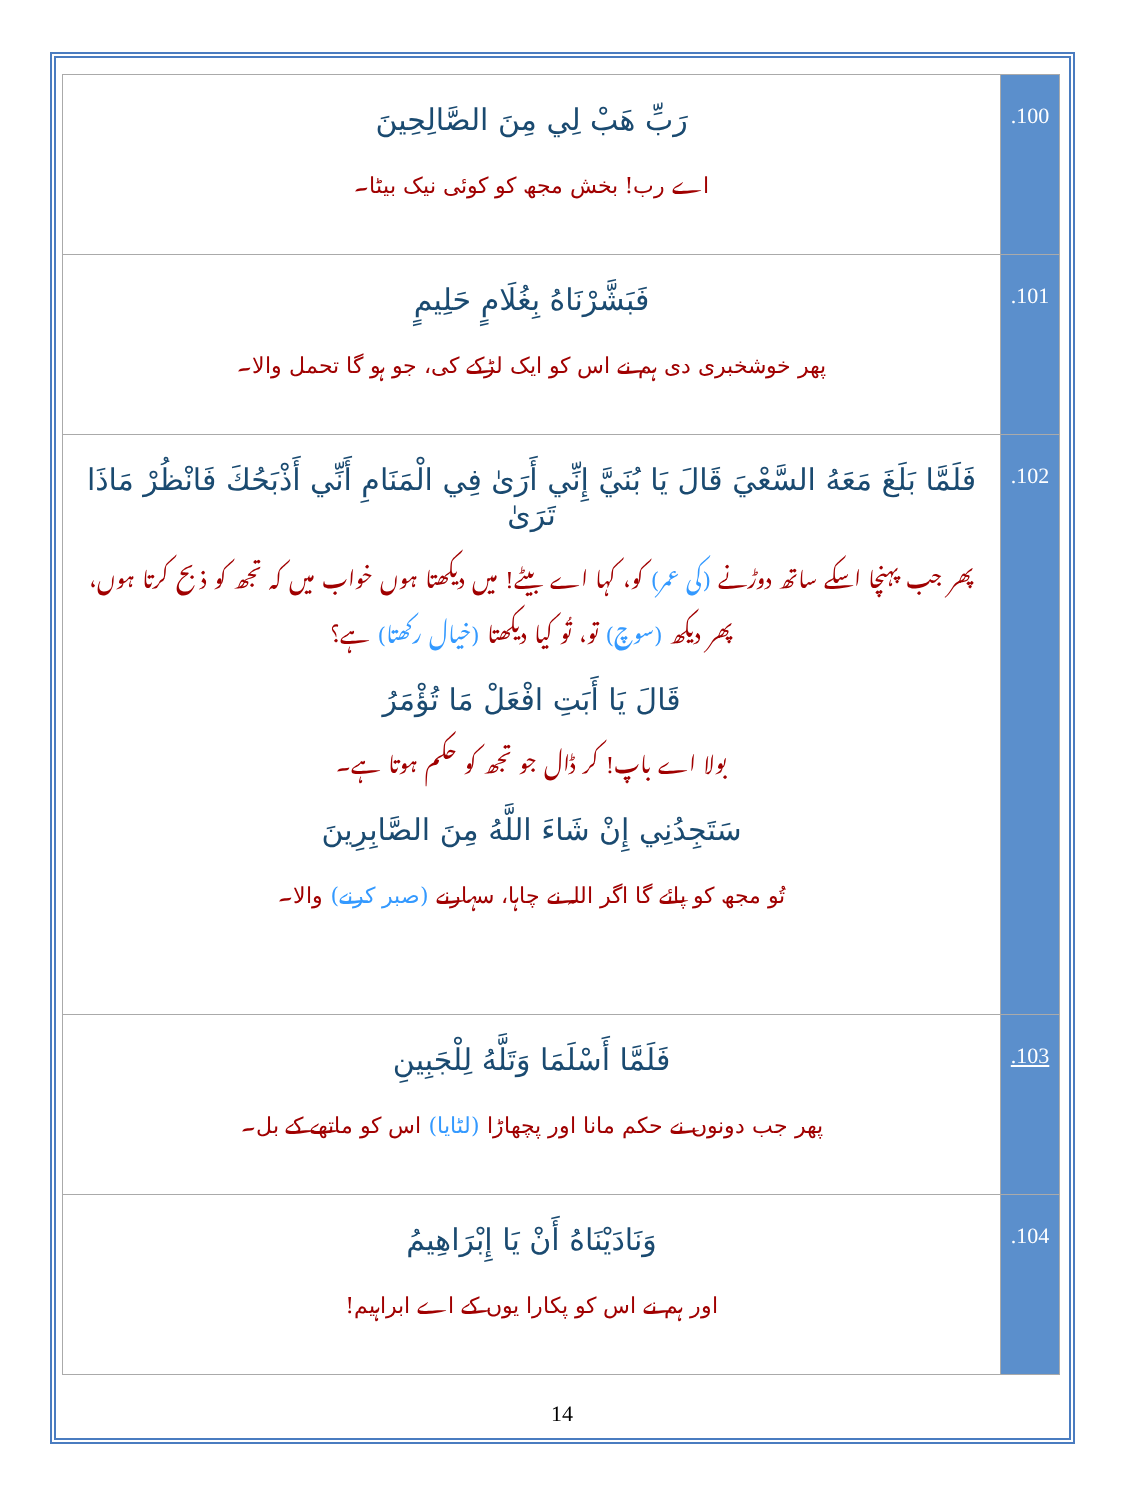| رَبِّ هَبْ لِي مِنَ الصَّالِحِينَ اے رب! بخش مجھ کو کوئی نیک بیٹا۔ | .100 |
| فَبَشَّرْنَاهُ بِغُلَامٍ حَلِيمٍ پھر خوشخبری دی ہم نے اس کو ایک لڑکے کی، جو ہو گا تحمل والا۔ | .101 |
| فَلَمَّا بَلَغَ مَعَهُ السَّعْيَ قَالَ يَا بُنَيَّ إِنِّي أَرَىٰ فِي الْمَنَامِ أَنِّي أَذْبَحُكَ فَانْظُرْ مَاذَا تَرَىٰ پھر جب پہنچا اسکے ساتھ دوڑنے (کی عمر) کو، کہا اے بیٹے! میں دیکھتا ہوں خواب میں کہ تجھ کو ذبح کرتا ہوں، پھر دیکھ (سوچ) تو، تُو کیا دیکھتا (خیال رکھتا) ہے؟ قَالَ يَا أَبَتِ افْعَلْ مَا تُؤْمَرُ بولا اے باپ! کر ڈال جو تجھ کو حکم ہوتا ہے۔ سَتَجِدُنِي إِنْ شَاءَ اللَّهُ مِنَ الصَّابِرِينَ تُو مجھ کو پائے گا اگر اللہ نے چاہا، سہارنے (صبر کرنے) والا۔ | .102 |
| فَلَمَّا أَسْلَمَا وَتَلَّهُ لِلْجَبِينِ پھر جب دونوں نے حکم مانا اور پچھاڑا (لٹایا) اس کو ماتھے کے بل۔ | .103 |
| وَنَادَيْنَاهُ أَنْ يَا إِبْرَاهِيمُ اور ہم نے اس کو پکارا یوں کے اے ابراہیم! | .104 |
14